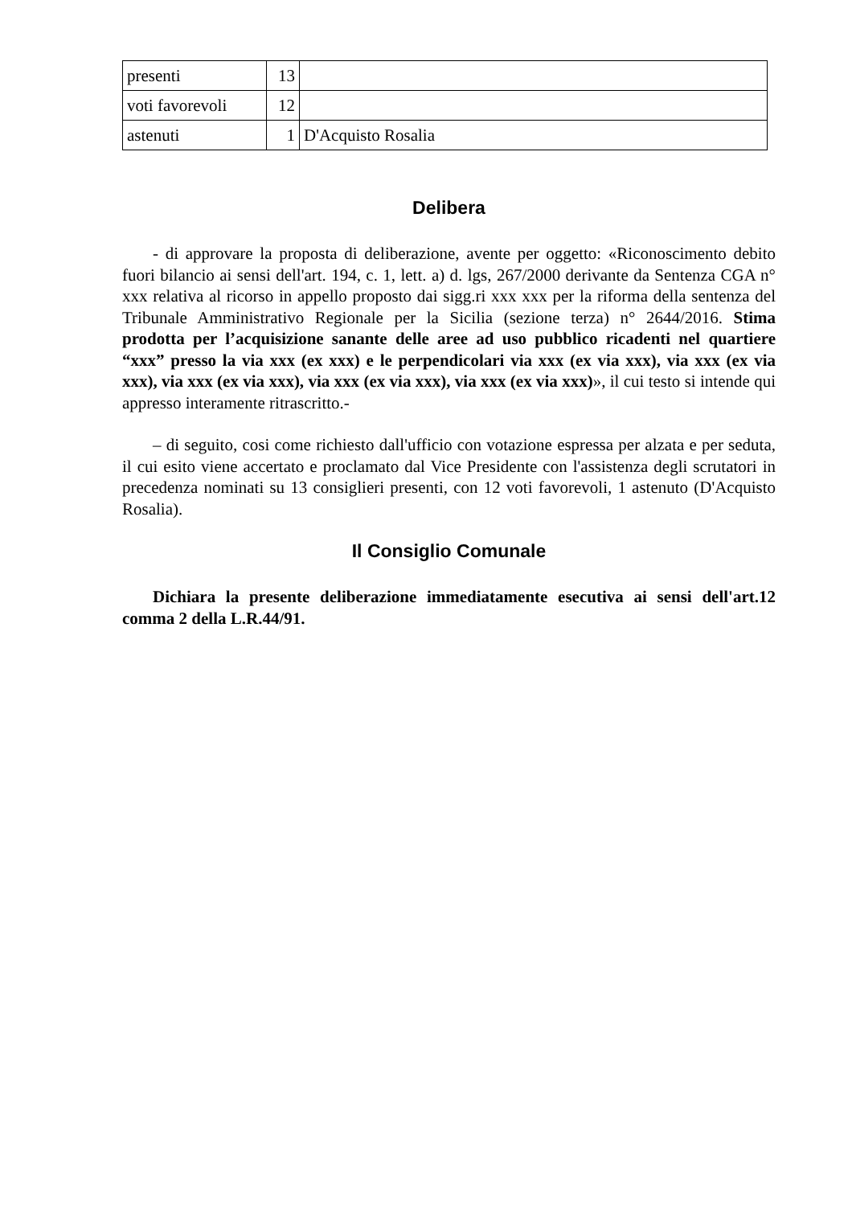| presenti | 13 | |
| voti favorevoli | 12 | |
| astenuti | 1 | D'Acquisto Rosalia |
Delibera
- di approvare la proposta di deliberazione, avente per oggetto: «Riconoscimento debito fuori bilancio ai sensi dell'art. 194, c. 1, lett. a) d. lgs, 267/2000 derivante da Sentenza CGA n° xxx relativa al ricorso in appello proposto dai sigg.ri xxx xxx per la riforma della sentenza del Tribunale Amministrativo Regionale per la Sicilia (sezione terza) n° 2644/2016. Stima prodotta per l’acquisizione sanante delle aree ad uso pubblico ricadenti nel quartiere “xxx” presso la via xxx (ex xxx) e le perpendicolari via xxx (ex via xxx), via xxx (ex via xxx), via xxx (ex via xxx), via xxx (ex via xxx), via xxx (ex via xxx)», il cui testo si intende qui appresso interamente ritrascritto.-
– di seguito, cosi come richiesto dall'ufficio con votazione espressa per alzata e per seduta, il cui esito viene accertato e proclamato dal Vice Presidente con l'assistenza degli scrutatori in precedenza nominati su 13 consiglieri presenti, con 12 voti favorevoli, 1 astenuto (D'Acquisto Rosalia).
Il Consiglio Comunale
Dichiara la presente deliberazione immediatamente esecutiva ai sensi dell'art.12 comma 2 della L.R.44/91.